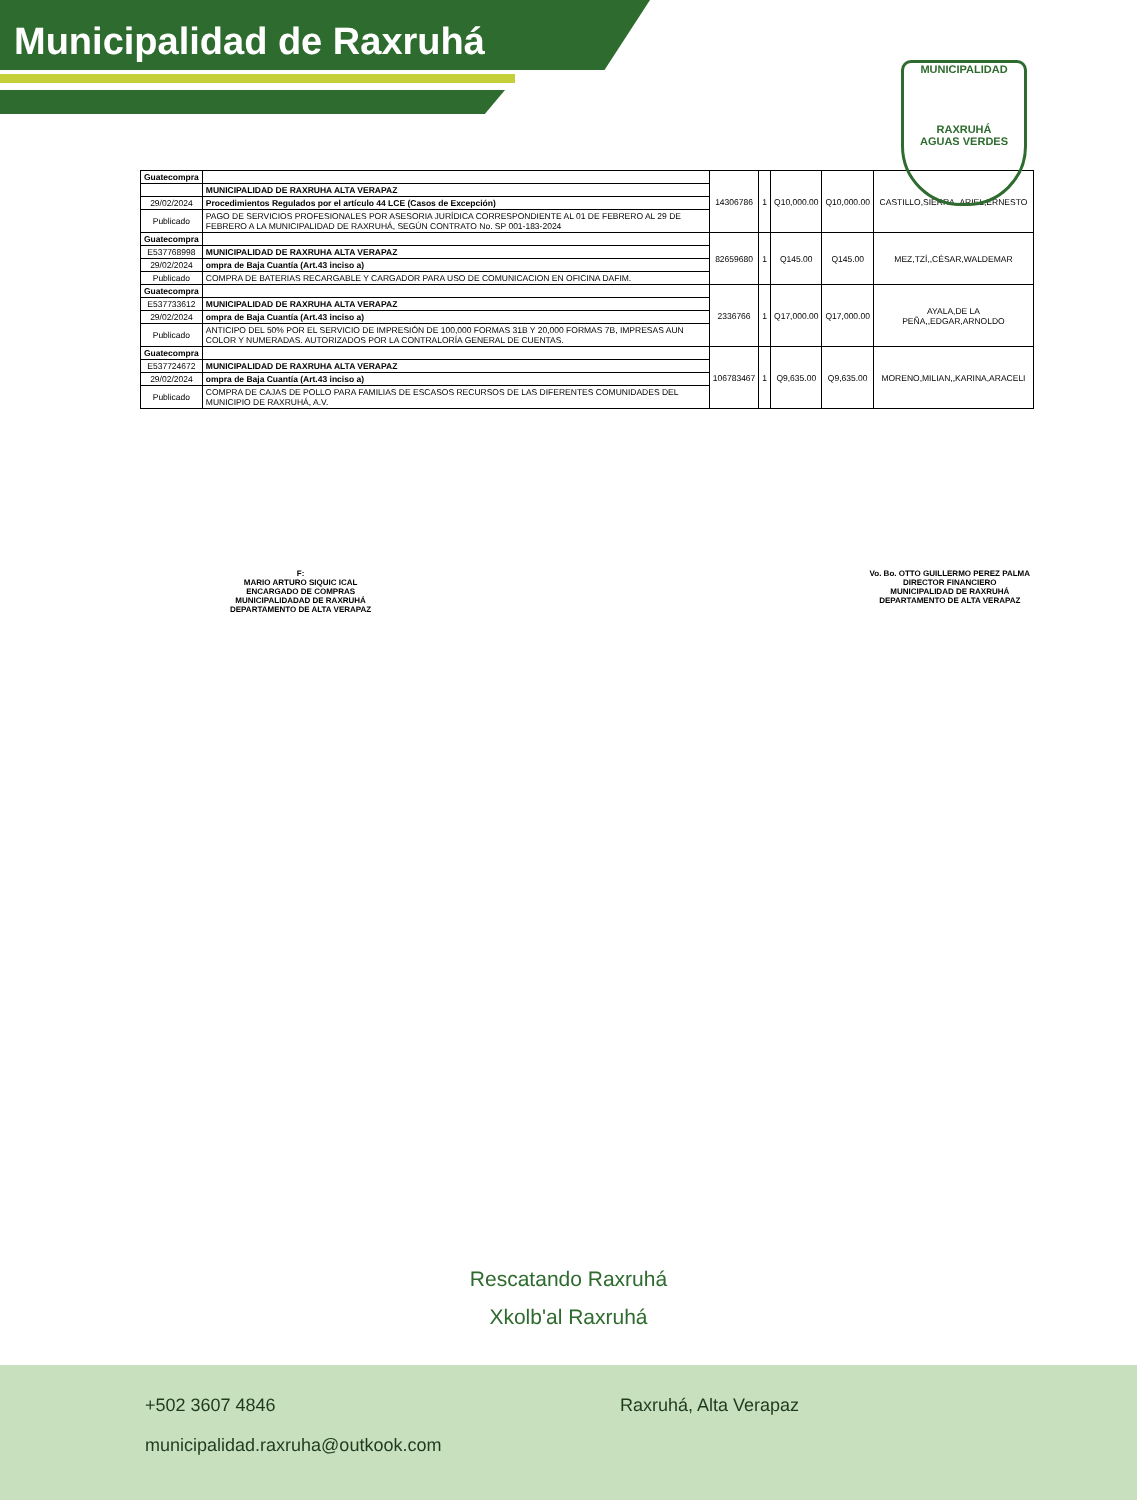Municipalidad de Raxruhá
MUNICIPALIDAD
RAXRUHÁ
AGUAS VERDES
| Guatecompra | | 14306786 | 1 | Q10,000.00 | Q10,000.00 | CASTILLO,SIERRA,,ARIEL,ERNESTO |
| | MUNICIPALIDAD DE RAXRUHA ALTA VERAPAZ | | | | | |
| 29/02/2024 | Procedimientos Regulados por el artículo 44 LCE (Casos de Excepción) | | | | | |
| Publicado | PAGO DE SERVICIOS PROFESIONALES POR ASESORIA JURÍDICA CORRESPONDIENTE AL 01 DE FEBRERO AL 29 DE FEBRERO A LA MUNICIPALIDAD DE RAXRUHÁ, SEGÚN CONTRATO No. SP 001-183-2024 | | | | | |
| Guatecompra | | 82659680 | 1 | Q145.00 | Q145.00 | MEZ,TZÍ,,CÉSAR,WALDEMAR |
| E537768998 | MUNICIPALIDAD DE RAXRUHA ALTA VERAPAZ | | | | | |
| 29/02/2024 | ompra de Baja Cuantía (Art.43 inciso a) | | | | | |
| Publicado | COMPRA DE BATERIAS RECARGABLE Y CARGADOR PARA USO DE COMUNICACION EN OFICINA DAFIM. | | | | | |
| Guatecompra | | 2336766 | 1 | Q17,000.00 | Q17,000.00 | AYALA,DE LA PEÑA,,EDGAR,ARNOLDO |
| E537733612 | MUNICIPALIDAD DE RAXRUHA ALTA VERAPAZ | | | | | |
| 29/02/2024 | ompra de Baja Cuantía (Art.43 inciso a) | | | | | |
| Publicado | ANTICIPO DEL 50% POR EL SERVICIO DE IMPRESIÓN DE 100,000 FORMAS 31B Y 20,000 FORMAS 7B, IMPRESAS AUN COLOR Y NUMERADAS. AUTORIZADOS POR LA CONTRALORÍA GENERAL DE CUENTAS. | | | | | |
| Guatecompra | | 106783467 | 1 | Q9,635.00 | Q9,635.00 | MORENO,MILIAN,,KARINA,ARACELI |
| E537724672 | MUNICIPALIDAD DE RAXRUHA ALTA VERAPAZ | | | | | |
| 29/02/2024 | ompra de Baja Cuantía (Art.43 inciso a) | | | | | |
| Publicado | COMPRA DE CAJAS DE POLLO PARA FAMILIAS DE ESCASOS RECURSOS DE LAS DIFERENTES COMUNIDADES DEL MUNICIPIO DE RAXRUHÁ, A.V. | | | | | |
F:
MARIO ARTURO SIQUIC ICAL
ENCARGADO DE COMPRAS
MUNICIPALIDADAD DE RAXRUHÁ
DEPARTAMENTO DE ALTA VERAPAZ
Vo. Bo. OTTO GUILLERMO PEREZ PALMA
DIRECTOR FINANCIERO
MUNICIPALIDAD DE RAXRUHÁ
DEPARTAMENTO DE ALTA VERAPAZ
Rescatando Raxruhá
Xkolb'al Raxruhá
+502 3607 4846 Raxruhá, Alta Verapaz
municipalidad.raxruha@outkook.com